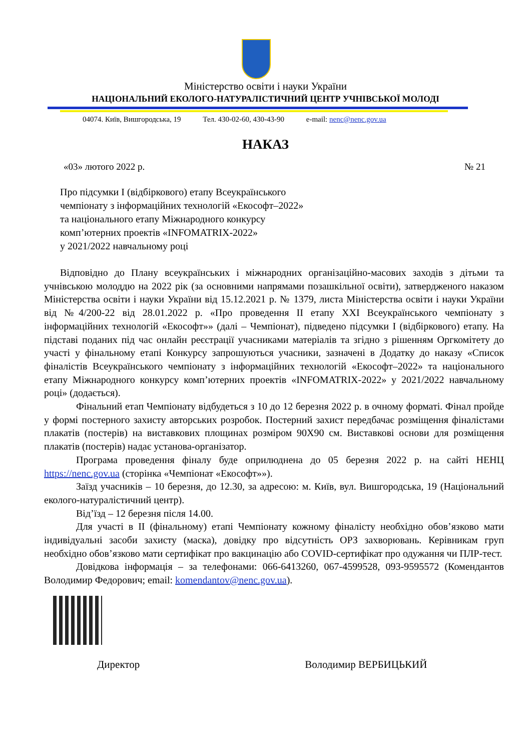Міністерство освіти і науки України
НАЦІОНАЛЬНИЙ ЕКОЛОГО-НАТУРАЛІСТИЧНИЙ ЦЕНТР УЧНІВСЬКОЇ МОЛОДІ
04074. Київ, Вишгородська, 19 Тел. 430-02-60, 430-43-90 e-mail: nenc@nenc.gov.ua
НАКАЗ
«03» лютого 2022 р. № 21
Про підсумки І (відбіркового) етапу Всеукраїнського
чемпіонату з інформаційних технологій «Екософт–2022»
та національного етапу Міжнародного конкурсу
комп’ютерних проектів «INFOMATRIX-2022»
у 2021/2022 навчальному році
Відповідно до Плану всеукраїнських і міжнародних організаційно-масових заходів з дітьми та учнівською молоддю на 2022 рік (за основними напрямами позашкільної освіти), затвердженого наказом Міністерства освіти і науки України від 15.12.2021 р. № 1379, листа Міністерства освіти і науки України від №4/200-22 від 28.01.2022 р. «Про проведення ІІ етапу XXI Всеукраїнського чемпіонату з інформаційних технологій «Екософт»» (далі – Чемпіонат), підведено підсумки І (відбіркового) етапу. На підставі поданих під час онлайн реєстрації учасниками матеріалів та згідно з рішенням Оргкомітету до участі у фінальному етапі Конкурсу запрошуються учасники, зазначені в Додатку до наказу «Список фіналістів Всеукраїнського чемпіонату з інформаційних технологій «Екософт–2022» та національного етапу Міжнародного конкурсу комп’ютерних проектів «INFOMATRIX-2022» у 2021/2022 навчальному році» (додається).
Фінальний етап Чемпіонату відбудеться з 10 до 12 березня 2022 р. в очному форматі. Фінал пройде у формі постерного захисту авторських розробок. Постерний захист передбачає розміщення фіналістами плакатів (постерів) на виставкових площинах розміром 90Х90 см. Виставкові основи для розміщення плакатів (постерів) надає установа-організатор.
Програма проведення фіналу буде оприлюднена до 05 березня 2022 р. на сайті НЕНЦ https://nenc.gov.ua (сторінка «Чемпіонат «Екософт»»).
Заїзд учасників – 10 березня, до 12.30, за адресою: м. Київ, вул. Вишгородська, 19 (Національний еколого-натуралістичний центр).
Від’їзд – 12 березня після 14.00.
Для участі в ІІ (фінальному) етапі Чемпіонату кожному фіналісту необхідно обов’язково мати індивідуальні засоби захисту (маска), довідку про відсутність ОРЗ захворювань. Керівникам груп необхідно обов’язково мати сертифікат про вакцинацію або COVID-сертифікат про одужання чи ПЛР-тест.
Довідкова інформація – за телефонами: 066-6413260, 067-4599528, 093-9595572 (Комендантов Володимир Федорович; email: komendantov@nenc.gov.ua).
Директор Володимир ВЕРБИЦЬКИЙ